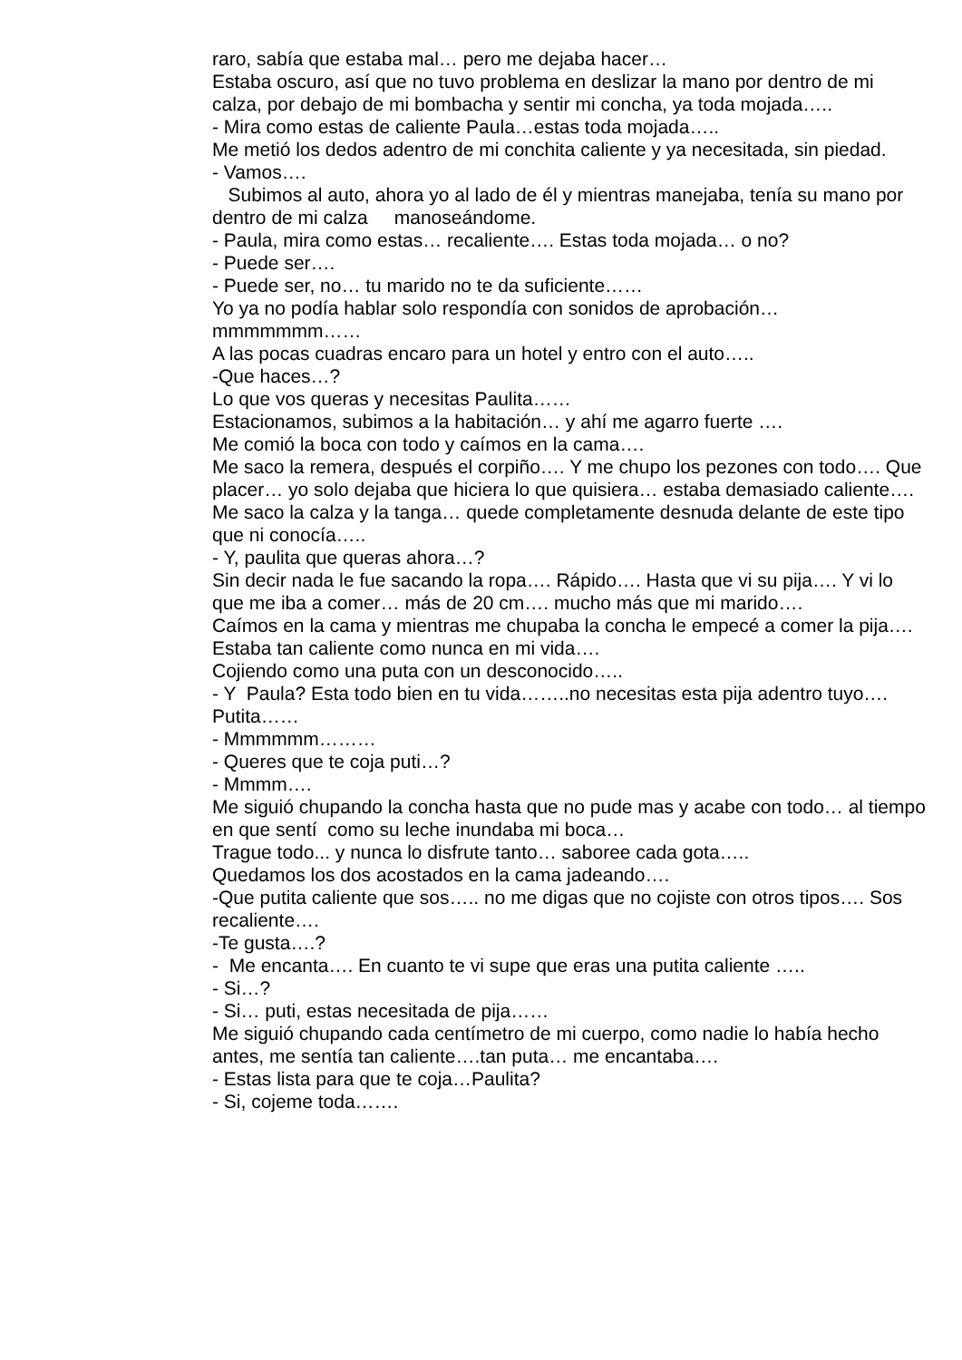raro, sabía que estaba mal… pero me dejaba hacer…
Estaba oscuro, así que no tuvo problema en deslizar la mano por dentro de mi calza, por debajo de mi bombacha y sentir mi concha, ya toda mojada…..
- Mira como estas de caliente Paula…estas toda mojada…..
Me metió los dedos adentro de mi conchita caliente y ya necesitada, sin piedad.
- Vamos….
Subimos al auto, ahora yo al lado de él y mientras manejaba, tenía su mano por dentro de mi calza manoseándome.
- Paula, mira como estas… recaliente…. Estas toda mojada… o no?
- Puede ser….
- Puede ser, no… tu marido no te da suficiente……
Yo ya no podía hablar solo respondía con sonidos de aprobación…mmmmmmm……
A las pocas cuadras encaro para un hotel y entro con el auto…..
-Que haces…?
Lo que vos queras y necesitas Paulita……
Estacionamos, subimos a la habitación… y ahí me agarro fuerte ….
Me comió la boca con todo y caímos en la cama….
Me saco la remera, después el corpiño…. Y me chupo los pezones con todo…. Que placer… yo solo dejaba que hiciera lo que quisiera… estaba demasiado caliente….
Me saco la calza y la tanga… quede completamente desnuda delante de este tipo que ni conocía…..
- Y, paulita que queras ahora…?
Sin decir nada le fue sacando la ropa…. Rápido…. Hasta que vi su pija…. Y vi lo que me iba a comer… más de 20 cm…. mucho más que mi marido….
Caímos en la cama y mientras me chupaba la concha le empecé a comer la pija…. Estaba tan caliente como nunca en mi vida….
Cojiendo como una puta con un desconocido…..
- Y Paula? Esta todo bien en tu vida……..no necesitas esta pija adentro tuyo…. Putita……
- Mmmmmm………
- Queres que te coja puti…?
- Mmmm….
Me siguió chupando la concha hasta que no pude mas y acabe con todo… al tiempo en que sentí como su leche inundaba mi boca…
Trague todo... y nunca lo disfrute tanto… saboree cada gota…..
Quedamos los dos acostados en la cama jadeando….
-Que putita caliente que sos….. no me digas que no cojiste con otros tipos…. Sos recaliente….
-Te gusta….?
- Me encanta…. En cuanto te vi supe que eras una putita caliente …..
- Si…?
- Si… puti, estas necesitada de pija……
Me siguió chupando cada centímetro de mi cuerpo, como nadie lo había hecho antes, me sentía tan caliente….tan puta… me encantaba….
- Estas lista para que te coja…Paulita?
- Si, cojeme toda…….